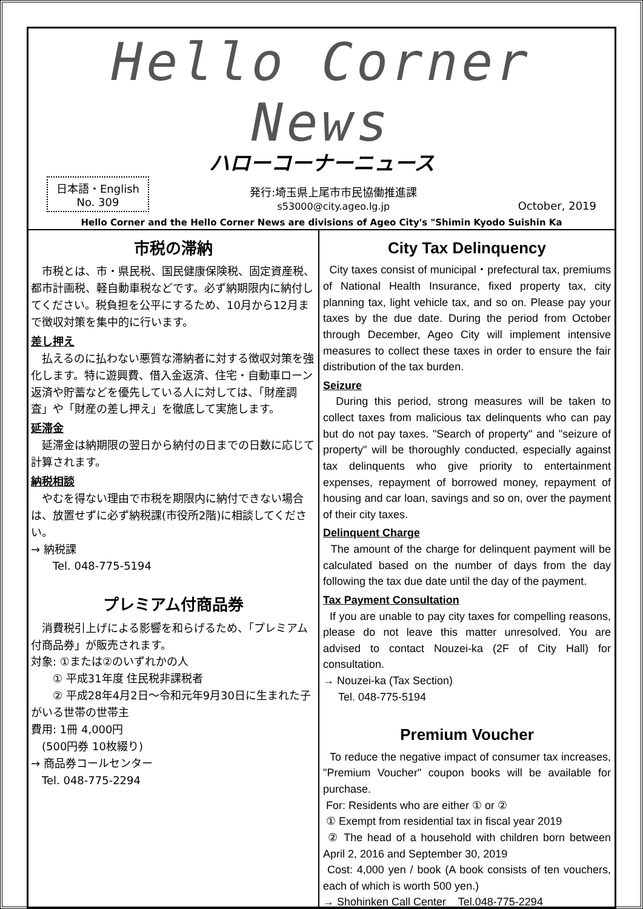Hello Corner News
ハローコーナーニュース
日本語・English
No. 309
発行:埼玉県上尾市市民協働推進課
s53000@city.ageo.lg.jp
October, 2019
Hello Corner and the Hello Corner News are divisions of Ageo City's "Shimin Kyodo Suishin Ka
市税の滞納
　市税とは、市・県民税、国民健康保険税、固定資産税、都市計画税、軽自動車税などです。必ず納期限内に納付してください。税負担を公平にするため、10月から12月まで徴収対策を集中的に行います。
差し押え
　払えるのに払わない悪質な滞納者に対する徴収対策を強化します。特に遊興費、借入金返済、住宅・自動車ローン返済や貯蓄などを優先している人に対しては、「財産調査」や「財産の差し押え」を徹底して実施します。
延滞金
　延滞金は納期限の翌日から納付の日までの日数に応じて計算されます。
納税相談
　やむを得ない理由で市税を期限内に納付できない場合は、放置せずに必ず納税課(市役所2階)に相談してください。
→ 納税課
　　Tel. 048-775-5194
プレミアム付商品券
　消費税引上げによる影響を和らげるため、「プレミアム付商品券」が販売されます。
対象: ①または②のいずれかの人
　　① 平成31年度 住民税非課税者
　　② 平成28年4月2日～令和元年9月30日に生まれた子がいる世帯の世帯主
費用: 1冊 4,000円
　(500円券 10枚綴り)
→ 商品券コールセンター
　Tel. 048-775-2294
City Tax Delinquency
City taxes consist of municipal・prefectural tax, premiums of National Health Insurance, fixed property tax, city planning tax, light vehicle tax, and so on. Please pay your taxes by the due date. During the period from October through December, Ageo City will implement intensive measures to collect these taxes in order to ensure the fair distribution of the tax burden.
Seizure
During this period, strong measures will be taken to collect taxes from malicious tax delinquents who can pay but do not pay taxes. "Search of property" and "seizure of property" will be thoroughly conducted, especially against tax delinquents who give priority to entertainment expenses, repayment of borrowed money, repayment of housing and car loan, savings and so on, over the payment of their city taxes.
Delinquent Charge
The amount of the charge for delinquent payment will be calculated based on the number of days from the day following the tax due date until the day of the payment.
Tax Payment Consultation
If you are unable to pay city taxes for compelling reasons, please do not leave this matter unresolved. You are advised to contact Nouzei-ka (2F of City Hall) for consultation.
→ Nouzei-ka (Tax Section)
Tel. 048-775-5194
Premium Voucher
To reduce the negative impact of consumer tax increases, "Premium Voucher" coupon books will be available for purchase.
For: Residents who are either ① or ②
① Exempt from residential tax in fiscal year 2019
② The head of a household with children born between April 2, 2016 and September 30, 2019
Cost: 4,000 yen / book (A book consists of ten vouchers, each of which is worth 500 yen.)
→ Shohinken Call Center Tel.048-775-2294